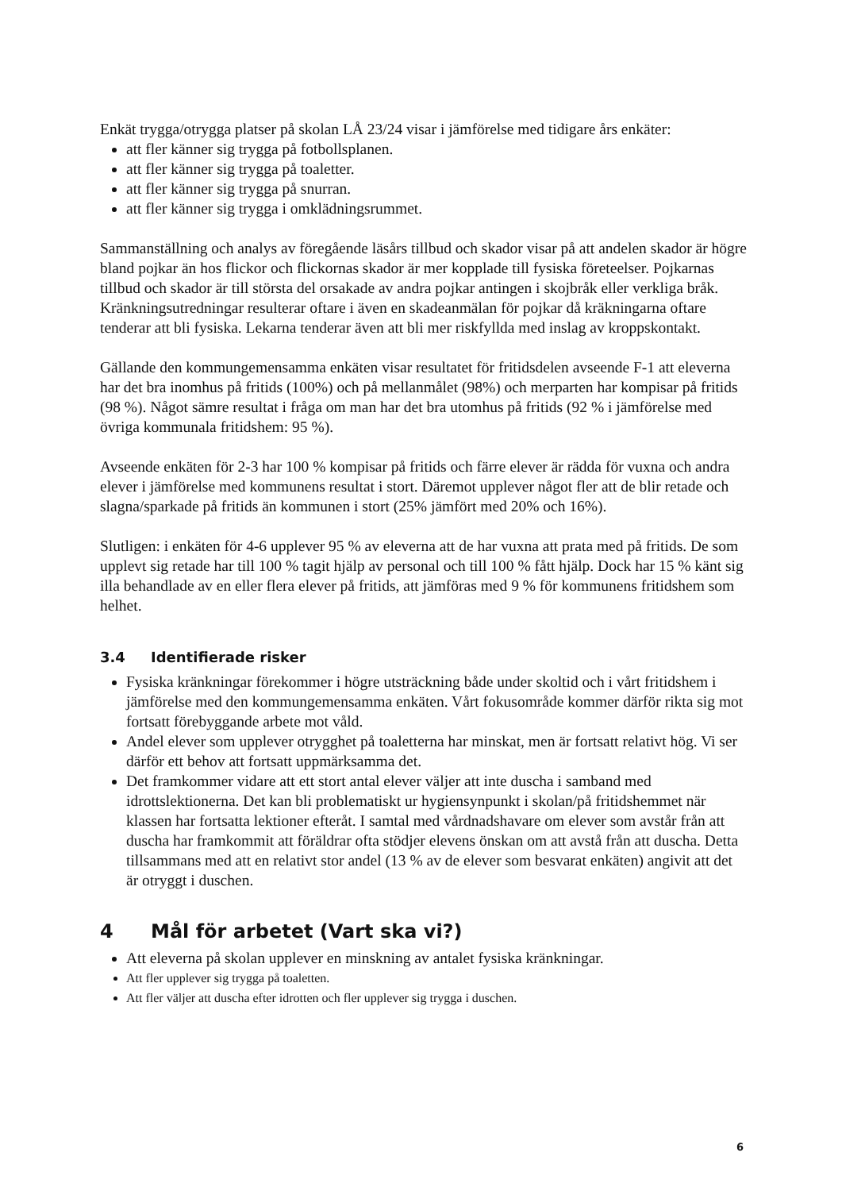Enkät trygga/otrygga platser på skolan LÅ 23/24 visar i jämförelse med tidigare års enkäter:
att fler känner sig trygga på fotbollsplanen.
att fler känner sig trygga på toaletter.
att fler känner sig trygga på snurran.
att fler känner sig trygga i omklädningsrummet.
Sammanställning och analys av föregående läsårs tillbud och skador visar på att andelen skador är högre bland pojkar än hos flickor och flickornas skador är mer kopplade till fysiska företeelser. Pojkarnas tillbud och skador är till största del orsakade av andra pojkar antingen i skojbråk eller verkliga bråk. Kränkningsutredningar resulterar oftare i även en skadeanmälan för pojkar då kräkningarna oftare tenderar att bli fysiska. Lekarna tenderar även att bli mer riskfyllda med inslag av kroppskontakt.
Gällande den kommungemensamma enkäten visar resultatet för fritidsdelen avseende F-1 att eleverna har det bra inomhus på fritids (100%) och på mellanmålet (98%) och merparten har kompisar på fritids (98 %). Något sämre resultat i fråga om man har det bra utomhus på fritids (92 % i jämförelse med övriga kommunala fritidshem: 95 %).
Avseende enkäten för 2-3 har 100 % kompisar på fritids och färre elever är rädda för vuxna och andra elever i jämförelse med kommunens resultat i stort. Däremot upplever något fler att de blir retade och slagna/sparkade på fritids än kommunen i stort (25% jämfört med 20% och 16%).
Slutligen: i enkäten för 4-6 upplever 95 % av eleverna att de har vuxna att prata med på fritids. De som upplevt sig retade har till 100 % tagit hjälp av personal och till 100 % fått hjälp. Dock har 15 % känt sig illa behandlade av en eller flera elever på fritids, att jämföras med 9 % för kommunens fritidshem som helhet.
3.4 Identifierade risker
Fysiska kränkningar förekommer i högre utsträckning både under skoltid och i vårt fritidshem i jämförelse med den kommungemensamma enkäten. Vårt fokusområde kommer därför rikta sig mot fortsatt förebyggande arbete mot våld.
Andel elever som upplever otrygghet på toaletterna har minskat, men är fortsatt relativt hög. Vi ser därför ett behov att fortsatt uppmärksamma det.
Det framkommer vidare att ett stort antal elever väljer att inte duscha i samband med idrottslektionerna. Det kan bli problematiskt ur hygiensynpunkt i skolan/på fritidshemmet när klassen har fortsatta lektioner efteråt. I samtal med vårdnadshavare om elever som avstår från att duscha har framkommit att föräldrar ofta stödjer elevens önskan om att avstå från att duscha. Detta tillsammans med att en relativt stor andel (13 % av de elever som besvarat enkäten) angivit att det är otryggt i duschen.
4 Mål för arbetet (Vart ska vi?)
Att eleverna på skolan upplever en minskning av antalet fysiska kränkningar.
Att fler upplever sig trygga på toaletten.
Att fler väljer att duscha efter idrotten och fler upplever sig trygga i duschen.
6